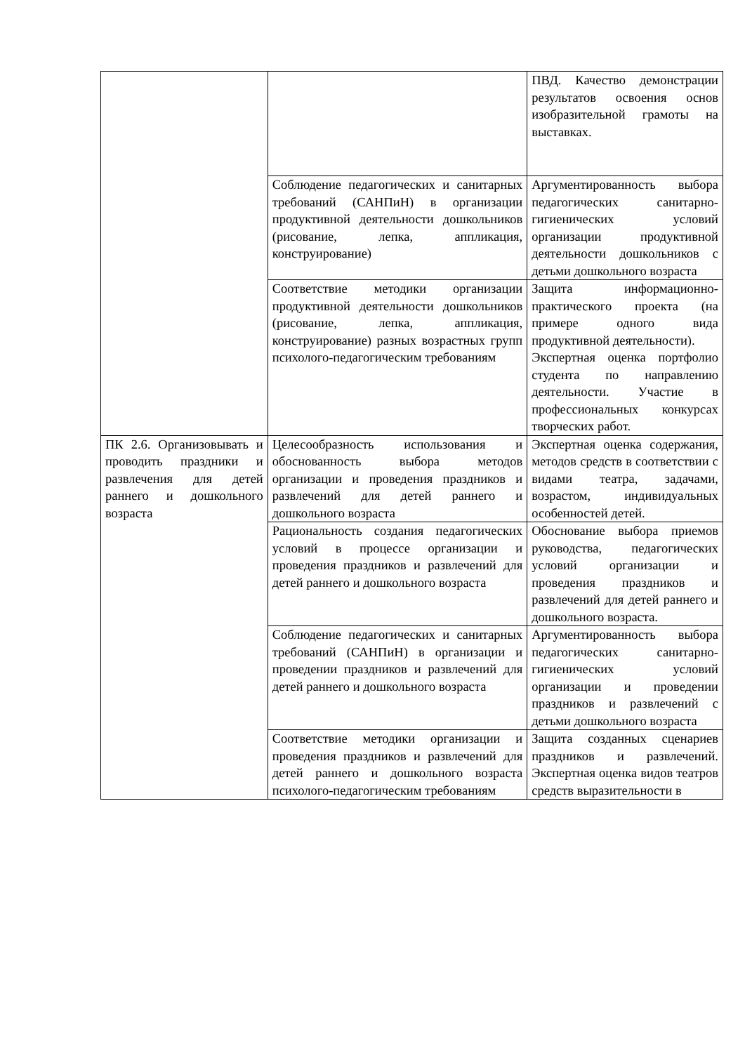| | | ПВД. Качество демонстрации результатов освоения основ изобразительной грамоты на выставках. |
| | Соблюдение педагогических и санитарных требований (САНПиН) в организации продуктивной деятельности дошкольников (рисование, лепка, аппликация, конструирование) | Аргументированность выбора педагогических санитарно-гигиенических условий организации продуктивной деятельности дошкольников с детьми дошкольного возраста |
| | Соответствие методики организации продуктивной деятельности дошкольников (рисование, лепка, аппликация, конструирование) разных возрастных групп психолого-педагогическим требованиям | Защита информационно-практического проекта (на примере одного вида продуктивной деятельности). Экспертная оценка портфолио студента по направлению деятельности. Участие в профессиональных конкурсах творческих работ. |
| ПК 2.6. Организовывать и проводить праздники и развлечения для детей раннего и дошкольного возраста | Целесообразность использования и обоснованность выбора методов организации и проведения праздников и развлечений для детей раннего и дошкольного возраста | Экспертная оценка содержания, методов средств в соответствии с видами театра, задачами, возрастом, индивидуальных особенностей детей. |
| | Рациональность создания педагогических условий в процессе организации и проведения праздников и развлечений для детей раннего и дошкольного возраста | Обоснование выбора приемов руководства, педагогических условий организации и проведения праздников и развлечений для детей раннего и дошкольного возраста. |
| | Соблюдение педагогических и санитарных требований (САНПиН) в организации и проведении праздников и развлечений для детей раннего и дошкольного возраста | Аргументированность выбора педагогических санитарно-гигиенических условий организации и проведении праздников и развлечений с детьми дошкольного возраста |
| | Соответствие методики организации и проведения праздников и развлечений для детей раннего и дошкольного возраста психолого-педагогическим требованиям | Защита созданных сценариев праздников и развлечений. Экспертная оценка видов театров средств выразительности в |